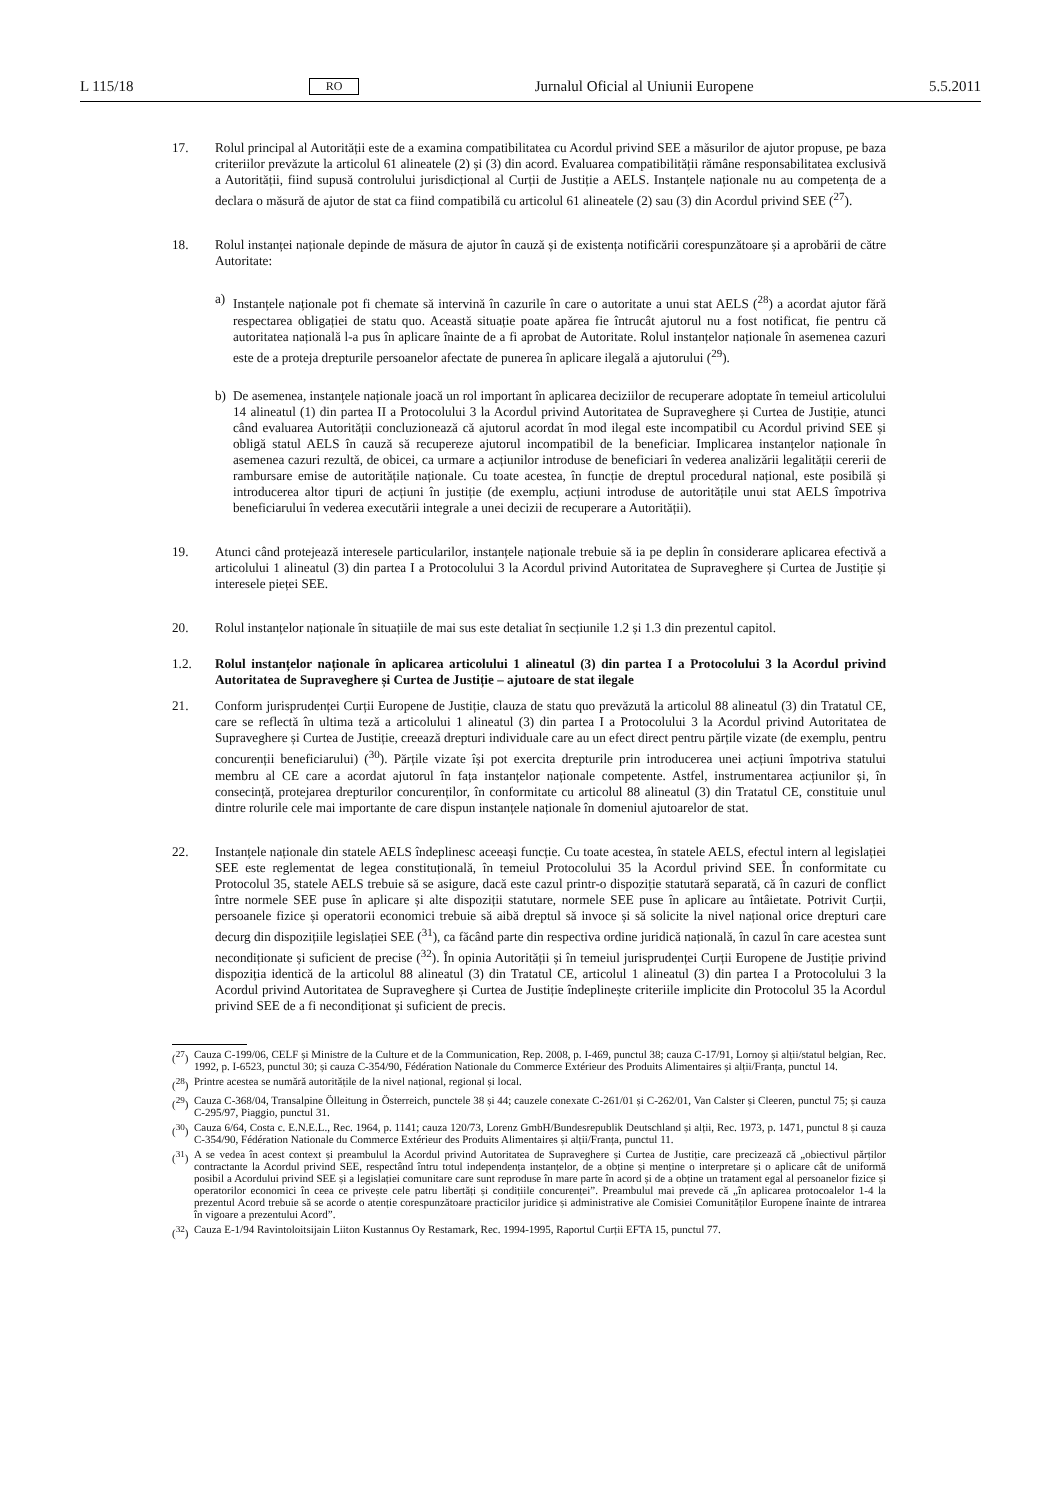L 115/18 RO Jurnalul Oficial al Uniunii Europene 5.5.2011
17. Rolul principal al Autorității este de a examina compatibilitatea cu Acordul privind SEE a măsurilor de ajutor propuse, pe baza criteriilor prevăzute la articolul 61 alineatele (2) și (3) din acord. Evaluarea compatibilității rămâne responsabilitatea exclusivă a Autorității, fiind supusă controlului jurisdicțional al Curții de Justiție a AELS. Instanțele naționale nu au competența de a declara o măsură de ajutor de stat ca fiind compatibilă cu articolul 61 alineatele (2) sau (3) din Acordul privind SEE (<sup>27</sup>).
18. Rolul instanței naționale depinde de măsura de ajutor în cauză și de existența notificării corespunzătoare și a aprobării de către Autoritate:
a) Instanțele naționale pot fi chemate să intervină în cazurile în care o autoritate a unui stat AELS (<sup>28</sup>) a acordat ajutor fără respectarea obligației de statu quo. Această situație poate apărea fie întrucât ajutorul nu a fost notificat, fie pentru că autoritatea națională l-a pus în aplicare înainte de a fi aprobat de Autoritate. Rolul instanțelor naționale în asemenea cazuri este de a proteja drepturile persoanelor afectate de punerea în aplicare ilegală a ajutorului (<sup>29</sup>).
b) De asemenea, instanțele naționale joacă un rol important în aplicarea deciziilor de recuperare adoptate în temeiul articolului 14 alineatul (1) din partea II a Protocolului 3 la Acordul privind Autoritatea de Supraveghere și Curtea de Justiție, atunci când evaluarea Autorității concluzionează că ajutorul acordat în mod ilegal este incompatibil cu Acordul privind SEE și obligă statul AELS în cauză să recupereze ajutorul incompatibil de la beneficiar. Implicarea instanțelor naționale în asemenea cazuri rezultă, de obicei, ca urmare a acțiunilor introduse de beneficiari în vederea analizării legalității cererii de rambursare emise de autoritățile naționale. Cu toate acestea, în funcție de dreptul procedural național, este posibilă și introducerea altor tipuri de acțiuni în justiție (de exemplu, acțiuni introduse de autoritățile unui stat AELS împotriva beneficiarului în vederea executării integrale a unei decizii de recuperare a Autorității).
19. Atunci când protejează interesele particularilor, instanțele naționale trebuie să ia pe deplin în considerare aplicarea efectivă a articolului 1 alineatul (3) din partea I a Protocolului 3 la Acordul privind Autoritatea de Supraveghere și Curtea de Justiție și interesele pieței SEE.
20. Rolul instanțelor naționale în situațiile de mai sus este detaliat în secțiunile 1.2 și 1.3 din prezentul capitol.
1.2. Rolul instanțelor naționale în aplicarea articolului 1 alineatul (3) din partea I a Protocolului 3 la Acordul privind Autoritatea de Supraveghere și Curtea de Justiție – ajutoare de stat ilegale
21. Conform jurisprudenței Curții Europene de Justiție, clauza de statu quo prevăzută la articolul 88 alineatul (3) din Tratatul CE, care se reflectă în ultima teză a articolului 1 alineatul (3) din partea I a Protocolului 3 la Acordul privind Autoritatea de Supraveghere și Curtea de Justiție, creează drepturi individuale care au un efect direct pentru părțile vizate (de exemplu, pentru concurenții beneficiarului) (<sup>30</sup>). Părțile vizate își pot exercita drepturile prin introducerea unei acțiuni împotriva statului membru al CE care a acordat ajutorul în fața instanțelor naționale competente. Astfel, instrumentarea acțiunilor și, în consecință, protejarea drepturilor concurenților, în conformitate cu articolul 88 alineatul (3) din Tratatul CE, constituie unul dintre rolurile cele mai importante de care dispun instanțele naționale în domeniul ajutoarelor de stat.
22. Instanțele naționale din statele AELS îndeplinesc aceeași funcție. Cu toate acestea, în statele AELS, efectul intern al legislației SEE este reglementat de legea constituțională, în temeiul Protocolului 35 la Acordul privind SEE. În conformitate cu Protocolul 35, statele AELS trebuie să se asigure, dacă este cazul printr-o dispoziție statutară separată, că în cazuri de conflict între normele SEE puse în aplicare și alte dispoziții statutare, normele SEE puse în aplicare au întâietate. Potrivit Curții, persoanele fizice și operatorii economici trebuie să aibă dreptul să invoce și să solicite la nivel național orice drepturi care decurg din dispozițiile legislației SEE (<sup>31</sup>), ca făcând parte din respectiva ordine juridică națională, în cazul în care acestea sunt necondiționate și suficient de precise (<sup>32</sup>). În opinia Autorității și în temeiul jurisprudenței Curții Europene de Justiție privind dispoziția identică de la articolul 88 alineatul (3) din Tratatul CE, articolul 1 alineatul (3) din partea I a Protocolului 3 la Acordul privind Autoritatea de Supraveghere și Curtea de Justiție îndeplinește criteriile implicite din Protocolul 35 la Acordul privind SEE de a fi necondiționat și suficient de precis.
(<sup>27</sup>)
Cauza C-199/06, CELF și Ministre de la Culture et de la Communication, Rep. 2008, p. I-469, punctul 38; cauza C-17/91, Lornoy și alții/statul belgian, Rec. 1992, p. I-6523, punctul 30; și cauza C-354/90, Fédération Nationale du Commerce Extérieur des Produits Alimentaires și alții/Franța, punctul 14.
(<sup>28</sup>)
Printre acestea se numără autoritățile de la nivel național, regional și local.
(<sup>29</sup>)
Cauza C-368/04, Transalpine Ölleitung in Österreich, punctele 38 și 44; cauzele conexate C-261/01 și C-262/01, Van Calster și Cleeren, punctul 75; și cauza C-295/97, Piaggio, punctul 31.
(<sup>30</sup>)
Cauza 6/64, Costa c. E.N.E.L., Rec. 1964, p. 1141; cauza 120/73, Lorenz GmbH/Bundesrepublik Deutschland și alții, Rec. 1973, p. 1471, punctul 8 și cauza C-354/90, Fédération Nationale du Commerce Extérieur des Produits Alimentaires și alții/Franța, punctul 11.
(<sup>31</sup>)
A se vedea în acest context și preambulul la Acordul privind Autoritatea de Supraveghere și Curtea de Justiție, care precizează că „obiectivul părților contractante la Acordul privind SEE, respectând întru totul independența instanțelor, de a obține și menține o interpretare și o aplicare cât de uniformă posibil a Acordului privind SEE și a legislației comunitare care sunt reproduse în mare parte în acord și de a obține un tratament egal al persoanelor fizice și operatorilor economici în ceea ce privește cele patru libertăți și condițiile concurenței”. Preambulul mai prevede că „în aplicarea protocoalelor 1-4 la prezentul Acord trebuie să se acorde o atenție corespunzătoare practicilor juridice și administrative ale Comisiei Comunităților Europene înainte de intrarea în vigoare a prezentului Acord”.
(<sup>32</sup>)
Cauza E-1/94 Ravintoloitsijain Liiton Kustannus Oy Restamark, Rec. 1994-1995, Raportul Curții EFTA 15, punctul 77.